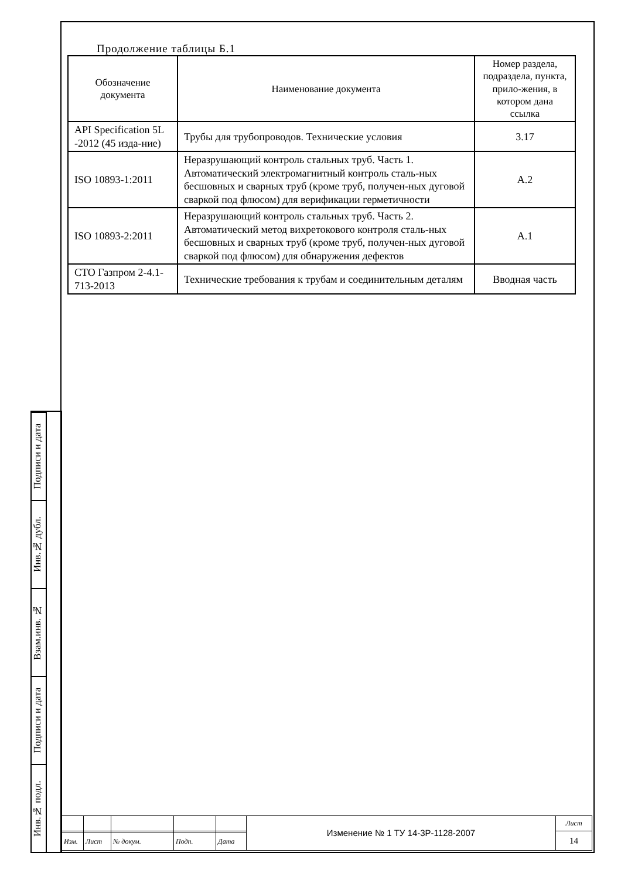Подписи и дата
Инв.№ дубл.
Взам.инв. №
Подписи и дата
Инв.№ подл.
Продолжение таблицы Б.1
| Обозначение документа | Наименование документа | Номер раздела, подраздела, пункта, прило-жения, в котором дана ссылка |
| --- | --- | --- |
| API Specification 5L -2012 (45 изда-ние) | Трубы для трубопроводов. Технические условия | 3.17 |
| ISO 10893-1:2011 | Неразрушающий контроль стальных труб. Часть 1. Автоматический электромагнитный контроль сталь-ных бесшовных и сварных труб (кроме труб, получен-ных дуговой сваркой под флюсом) для верификации герметичности | A.2 |
| ISO 10893-2:2011 | Неразрушающий контроль стальных труб. Часть 2. Автоматический метод вихретокового контроля сталь-ных бесшовных и сварных труб (кроме труб, получен-ных дуговой сваркой под флюсом) для обнаружения дефектов | A.1 |
| СТО Газпром 2-4.1-713-2013 | Технические требования к трубам и соединительным деталям | Вводная часть |
| | | | | | Изменение № 1 ТУ 14-3Р-1128-2007 | Лист |
| | | | | | | 14 |
| Изм. | Лист | № докум. | Подп. | Дата | | |